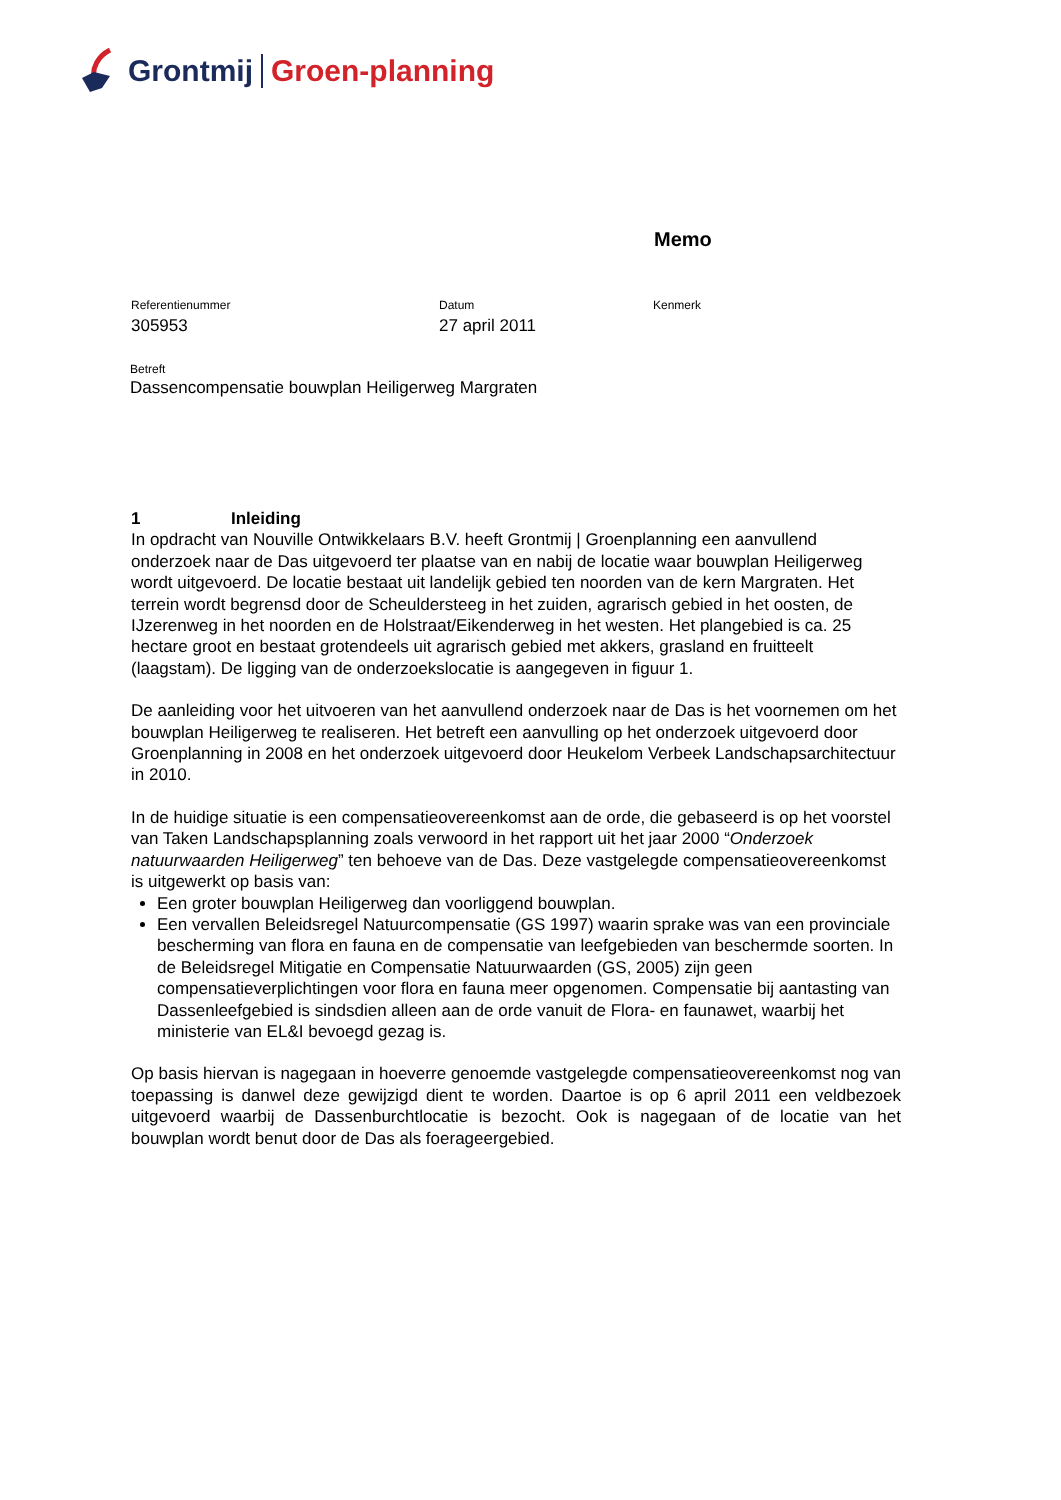Grontmij Groen-planning
Memo
Referentienummer
305953
Datum
27 april 2011
Kenmerk
Betreft
Dassencompensatie bouwplan Heiligerweg Margraten
1 Inleiding
In opdracht van Nouville Ontwikkelaars B.V. heeft Grontmij | Groenplanning een aanvullend onderzoek naar de Das uitgevoerd ter plaatse van en nabij de locatie waar bouwplan Heiligerweg wordt uitgevoerd. De locatie bestaat uit landelijk gebied ten noorden van de kern Margraten. Het terrein wordt begrensd door de Scheuldersteeg in het zuiden, agrarisch gebied in het oosten, de IJzerenweg in het noorden en de Holstraat/Eikenderweg in het westen. Het plangebied is ca. 25 hectare groot en bestaat grotendeels uit agrarisch gebied met akkers, grasland en fruitteelt (laagstam). De ligging van de onderzoekslocatie is aangegeven in figuur 1.
De aanleiding voor het uitvoeren van het aanvullend onderzoek naar de Das is het voornemen om het bouwplan Heiligerweg te realiseren. Het betreft een aanvulling op het onderzoek uitgevoerd door Groenplanning in 2008 en het onderzoek uitgevoerd door Heukelom Verbeek Landschapsarchitectuur in 2010.
In de huidige situatie is een compensatieovereenkomst aan de orde, die gebaseerd is op het voorstel van Taken Landschapsplanning zoals verwoord in het rapport uit het jaar 2000 “Onderzoek natuurwaarden Heiligerweg” ten behoeve van de Das. Deze vastgelegde compensatieovereenkomst is uitgewerkt op basis van:
Een groter bouwplan Heiligerweg dan voorliggend bouwplan.
Een vervallen Beleidsregel Natuurcompensatie (GS 1997) waarin sprake was van een provinciale bescherming van flora en fauna en de compensatie van leefgebieden van beschermde soorten. In de Beleidsregel Mitigatie en Compensatie Natuurwaarden (GS, 2005) zijn geen compensatieverplichtingen voor flora en fauna meer opgenomen. Compensatie bij aantasting van Dassenleefgebied is sindsdien alleen aan de orde vanuit de Flora- en faunawet, waarbij het ministerie van EL&I bevoegd gezag is.
Op basis hiervan is nagegaan in hoeverre genoemde vastgelegde compensatieovereenkomst nog van toepassing is danwel deze gewijzigd dient te worden. Daartoe is op 6 april 2011 een veldbezoek uitgevoerd waarbij de Dassenburchtlocatie is bezocht. Ook is nagegaan of de locatie van het bouwplan wordt benut door de Das als foerageergebied.